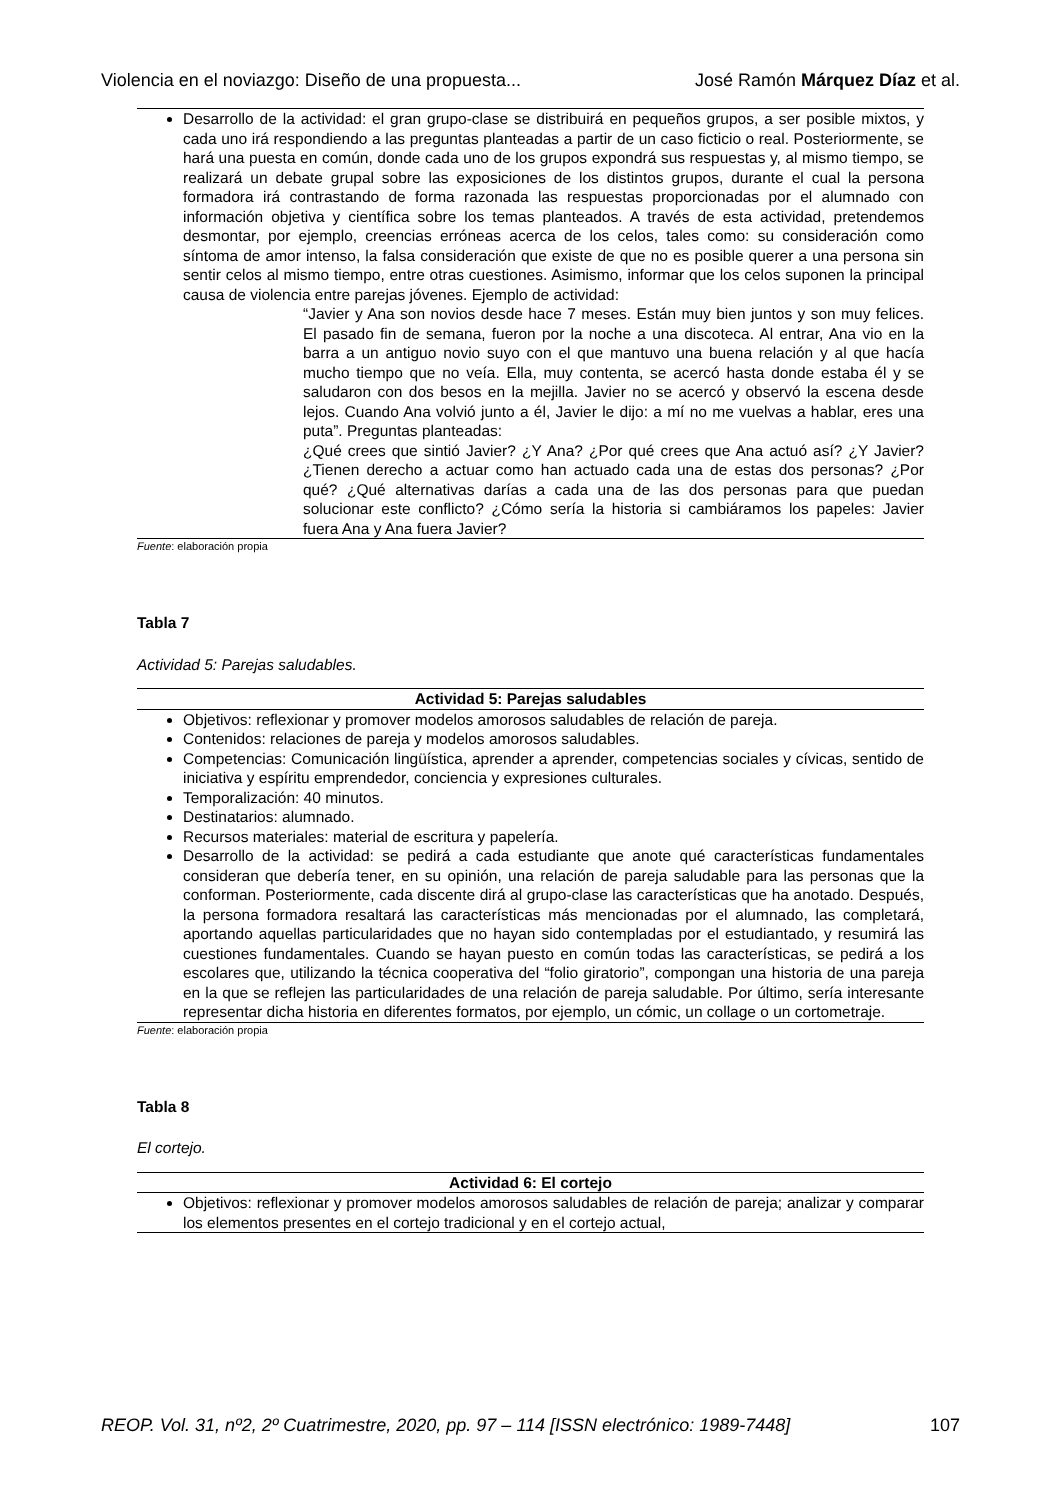Violencia en el noviazgo: Diseño de una propuesta... José Ramón Márquez Díaz et al.
| Desarrollo de la actividad: el gran grupo-clase se distribuirá en pequeños grupos, a ser posible mixtos, y cada uno irá respondiendo a las preguntas planteadas a partir de un caso ficticio o real. Posteriormente, se hará una puesta en común, donde cada uno de los grupos expondrá sus respuestas y, al mismo tiempo, se realizará un debate grupal sobre las exposiciones de los distintos grupos, durante el cual la persona formadora irá contrastando de forma razonada las respuestas proporcionadas por el alumnado con información objetiva y científica sobre los temas planteados. A través de esta actividad, pretendemos desmontar, por ejemplo, creencias erróneas acerca de los celos, tales como: su consideración como síntoma de amor intenso, la falsa consideración que existe de que no es posible querer a una persona sin sentir celos al mismo tiempo, entre otras cuestiones. Asimismo, informar que los celos suponen la principal causa de violencia entre parejas jóvenes. Ejemplo de actividad: “Javier y Ana son novios desde hace 7 meses. Están muy bien juntos y son muy felices. El pasado fin de semana, fueron por la noche a una discoteca. Al entrar, Ana vio en la barra a un antiguo novio suyo con el que mantuvo una buena relación y al que hacía mucho tiempo que no veía. Ella, muy contenta, se acercó hasta donde estaba él y se saludaron con dos besos en la mejilla. Javier no se acercó y observó la escena desde lejos. Cuando Ana volvió junto a él, Javier le dijo: a mí no me vuelvas a hablar, eres una puta”. Preguntas planteadas: ¿Qué crees que sintió Javier? ¿Y Ana? ¿Por qué crees que Ana actuó así? ¿Y Javier? ¿Tienen derecho a actuar como han actuado cada una de estas dos personas? ¿Por qué? ¿Qué alternativas darías a cada una de las dos personas para que puedan solucionar este conflicto? ¿Cómo sería la historia si cambiáramos los papeles: Javier fuera Ana y Ana fuera Javier? |
Fuente: elaboración propia
Tabla 7
Actividad 5: Parejas saludables.
| Actividad 5: Parejas saludables |
| --- |
| Objetivos: reflexionar y promover modelos amorosos saludables de relación de pareja. Contenidos: relaciones de pareja y modelos amorosos saludables. Competencias: Comunicación lingüística, aprender a aprender, competencias sociales y cívicas, sentido de iniciativa y espíritu emprendedor, conciencia y expresiones culturales. Temporalización: 40 minutos. Destinatarios: alumnado. Recursos materiales: material de escritura y papelería. Desarrollo de la actividad: se pedirá a cada estudiante que anote qué características fundamentales consideran que debería tener, en su opinión, una relación de pareja saludable para las personas que la conforman. Posteriormente, cada discente dirá al grupo-clase las características que ha anotado. Después, la persona formadora resaltará las características más mencionadas por el alumnado, las completará, aportando aquellas particularidades que no hayan sido contempladas por el estudiantado, y resumirá las cuestiones fundamentales. Cuando se hayan puesto en común todas las características, se pedirá a los escolares que, utilizando la técnica cooperativa del “folio giratorio”, compongan una historia de una pareja en la que se reflejen las particularidades de una relación de pareja saludable. Por último, sería interesante representar dicha historia en diferentes formatos, por ejemplo, un cómic, un collage o un cortometraje. |
Fuente: elaboración propia
Tabla 8
El cortejo.
| Actividad 6: El cortejo |
| --- |
| Objetivos: reflexionar y promover modelos amorosos saludables de relación de pareja; analizar y comparar los elementos presentes en el cortejo tradicional y en el cortejo actual, |
REOP. Vol. 31, nº2, 2º Cuatrimestre, 2020, pp. 97 – 114 [ISSN electrónico: 1989-7448] 107